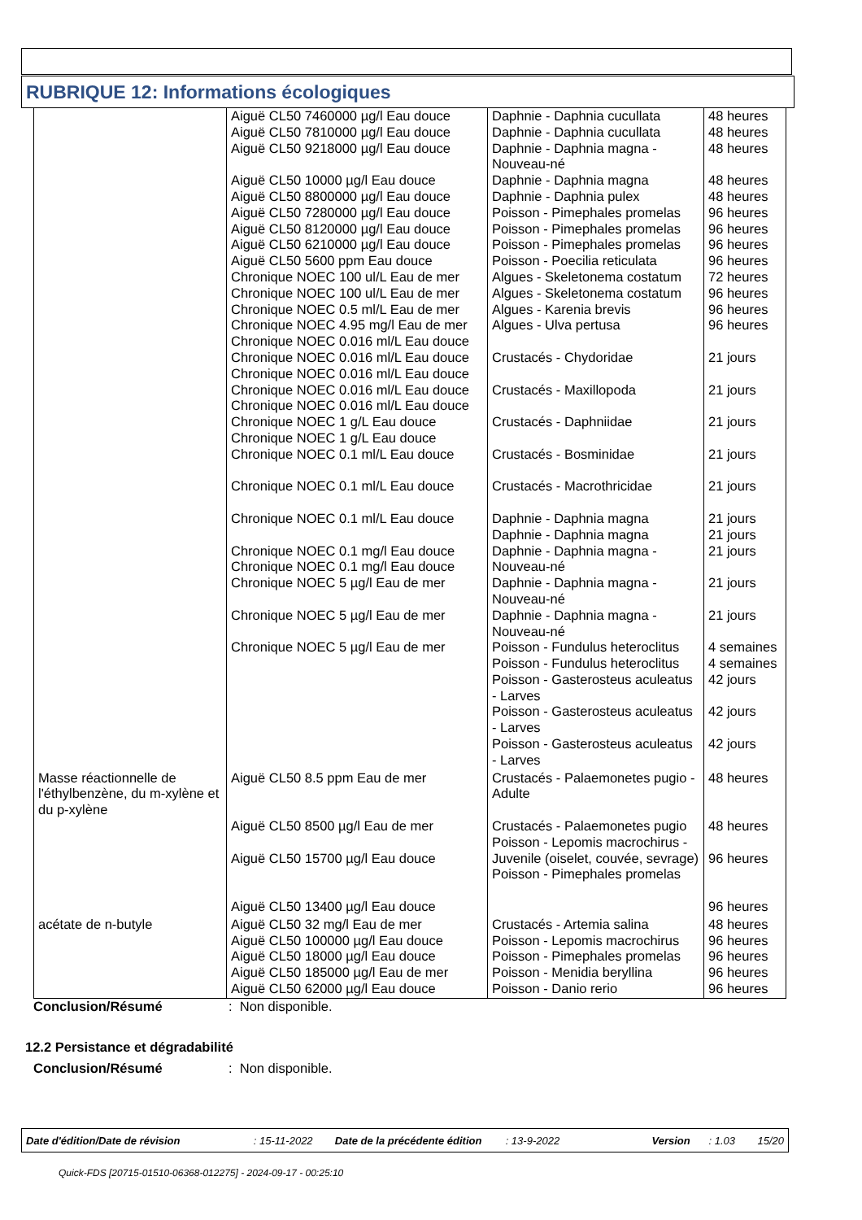RUBRIQUE 12: Informations écologiques
| | Aiguë CL50 7460000 µg/l Eau douce Aiguë CL50 7810000 µg/l Eau douce Aiguë CL50 9218000 µg/l Eau douce Aiguë CL50 10000 µg/l Eau douce Aiguë CL50 8800000 µg/l Eau douce Aiguë CL50 7280000 µg/l Eau douce Aiguë CL50 8120000 µg/l Eau douce Aiguë CL50 6210000 µg/l Eau douce Aiguë CL50 5600 ppm Eau douce Chronique NOEC 100 ul/L Eau de mer Chronique NOEC 100 ul/L Eau de mer Chronique NOEC 0.5 ml/L Eau de mer Chronique NOEC 4.95 mg/l Eau de mer Chronique NOEC 0.016 ml/L Eau douce Chronique NOEC 0.016 ml/L Eau douce Chronique NOEC 0.016 ml/L Eau douce Chronique NOEC 0.016 ml/L Eau douce Chronique NOEC 0.016 ml/L Eau douce Chronique NOEC 1 g/L Eau douce Chronique NOEC 1 g/L Eau douce Chronique NOEC 0.1 ml/L Eau douce Chronique NOEC 0.1 ml/L Eau douce Chronique NOEC 0.1 ml/L Eau douce Chronique NOEC 0.1 mg/l Eau douce Chronique NOEC 0.1 mg/l Eau douce Chronique NOEC 5 µg/l Eau de mer Chronique NOEC 5 µg/l Eau de mer Chronique NOEC 5 µg/l Eau de mer | Daphnie - Daphnia cucullata Daphnie - Daphnia cucullata Daphnie - Daphnia magna - Nouveau-né Daphnie - Daphnia magna Daphnie - Daphnia pulex Poisson - Pimephales promelas Poisson - Pimephales promelas Poisson - Pimephales promelas Poisson - Poecilia reticulata Algues - Skeletonema costatum Algues - Skeletonema costatum Algues - Karenia brevis Algues - Ulva pertusa Crustacés - Chydoridae Crustacés - Maxillopoda Crustacés - Daphniidae Crustacés - Bosminidae Crustacés - Macrothricidae Daphnie - Daphnia magna Daphnie - Daphnia magna Daphnie - Daphnia magna - Nouveau-né Daphnie - Daphnia magna - Nouveau-né Daphnie - Daphnia magna - Nouveau-né Poisson - Fundulus heteroclitus Poisson - Fundulus heteroclitus Poisson - Gasterosteus aculeatus - Larves Poisson - Gasterosteus aculeatus - Larves Poisson - Gasterosteus aculeatus - Larves | 48 heures 48 heures 48 heures 48 heures 48 heures 96 heures 96 heures 96 heures 96 heures 72 heures 96 heures 96 heures 96 heures 21 jours 21 jours 21 jours 21 jours 21 jours 21 jours 21 jours 21 jours 21 jours 21 jours 4 semaines 4 semaines 42 jours 42 jours 42 jours |
| Masse réactionnelle de l'éthylbenzène, du m-xylène et du p-xylène | Aiguë CL50 8.5 ppm Eau de mer Aiguë CL50 8500 µg/l Eau de mer Aiguë CL50 15700 µg/l Eau douce Aiguë CL50 13400 µg/l Eau douce | Crustacés - Palaemonetes pugio - Adulte Crustacés - Palaemonetes pugio Poisson - Lepomis macrochirus - Juvenile (oiselet, couvée, sevrage) Poisson - Pimephales promelas | 48 heures 48 heures 96 heures 96 heures |
| acétate de n-butyle | Aiguë CL50 32 mg/l Eau de mer Aiguë CL50 100000 µg/l Eau douce Aiguë CL50 18000 µg/l Eau douce Aiguë CL50 185000 µg/l Eau de mer Aiguë CL50 62000 µg/l Eau douce | Crustacés - Artemia salina Poisson - Lepomis macrochirus Poisson - Pimephales promelas Poisson - Menidia beryllina Poisson - Danio rerio | 48 heures 96 heures 96 heures 96 heures 96 heures |
Conclusion/Résumé: Non disponible.
12.2 Persistance et dégradabilité
Conclusion/Résumé: Non disponible.
Date d'édition/Date de révision: 15-11-2022 Date de la précédente édition: 13-9-2022 Version: 1.03 15/20
Quick-FDS [20715-01510-06368-012275] - 2024-09-17 - 00:25:10